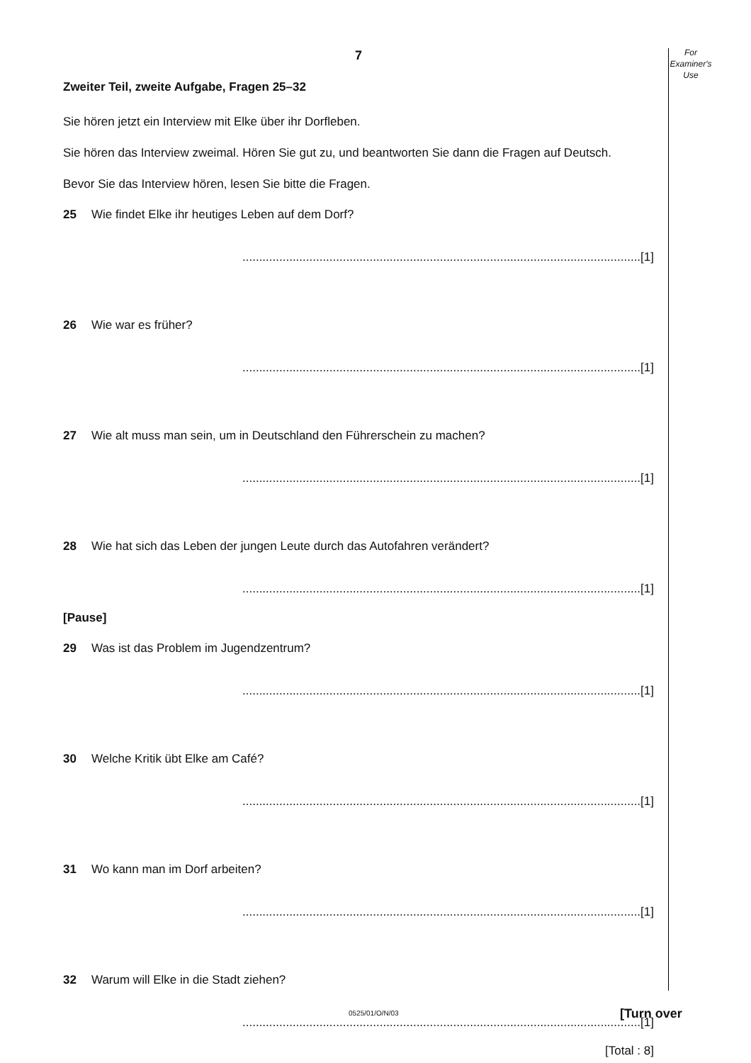For
Examiner's
Use
7
Zweiter Teil, zweite Aufgabe, Fragen 25–32
Sie hören jetzt ein Interview mit Elke über ihr Dorfleben.
Sie hören das Interview zweimal. Hören Sie gut zu, und beantworten Sie dann die Fragen auf Deutsch.
Bevor Sie das Interview hören, lesen Sie bitte die Fragen.
25 Wie findet Elke ihr heutiges Leben auf dem Dorf?
.......................................................................................................................[1]
26 Wie war es früher?
.......................................................................................................................[1]
27 Wie alt muss man sein, um in Deutschland den Führerschein zu machen?
.......................................................................................................................[1]
28 Wie hat sich das Leben der jungen Leute durch das Autofahren verändert?
.......................................................................................................................[1]
[Pause]
29 Was ist das Problem im Jugendzentrum?
.......................................................................................................................[1]
30 Welche Kritik übt Elke am Café?
.......................................................................................................................[1]
31 Wo kann man im Dorf arbeiten?
.......................................................................................................................[1]
32 Warum will Elke in die Stadt ziehen?
.......................................................................................................................[1]
[Total : 8]
0525/01/O/N/03 [Turn over